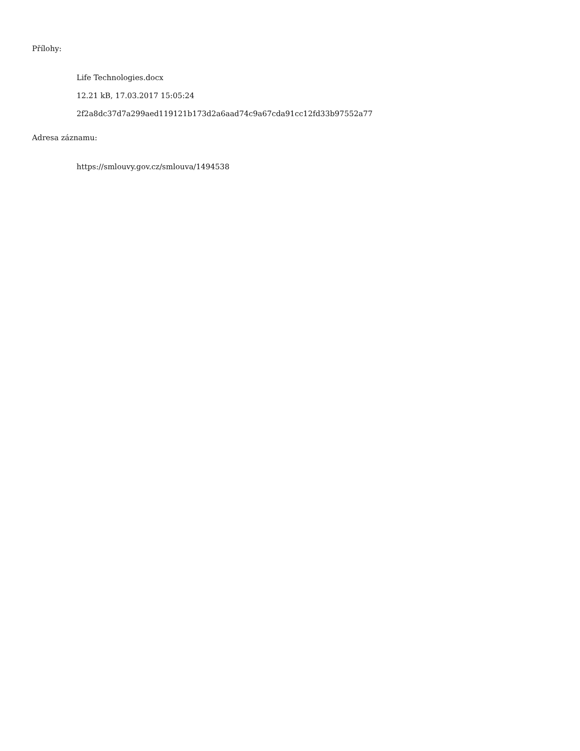Přílohy:
Life Technologies.docx
12.21 kB, 17.03.2017 15:05:24
2f2a8dc37d7a299aed119121b173d2a6aad74c9a67cda91cc12fd33b97552a77
Adresa záznamu:
https://smlouvy.gov.cz/smlouva/1494538